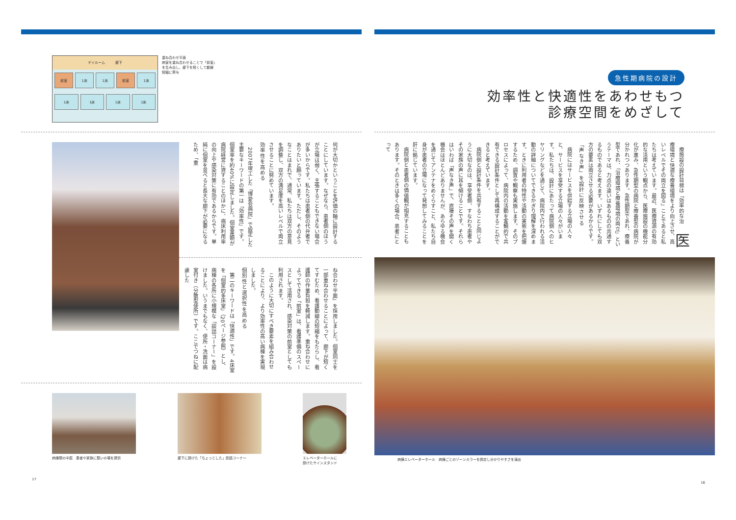急性期病院の設計
効率性と快適性をあわせもつ
診療空間をめざして
医療施設の設計目標は「効率的な治療環境と快適な療養環境をより向上させ、高いレベルでその両立を図る」ことであると私たちは考えています。最近、医療資源の有効的な活用という観点から、医療施設の機能分化が進み、急性期型の病院と療養型の病院が分かれつつあります。急性期型であれ、療養型であれ、「治療環境と療養環境の両立」というテーマは、力点の違いはあるものの共通するものであると考えます。いずれにしても双方の要素は両立させる必要があるからです。
「声なき声」を設計に反映させる
病院にはサービスを供給する立場の人々と、サービスを享受する立場の人々がいます。私たちは、設計にあたって病院側へのヒヤリングなどを通じて、病院内で行われる活動の詳細についてできるかぎり理解を深めます。ときに利用者の特性や活動の実態を把握するため、調査や観察も実施します。そのプロセスによって、病院内の活動を客観的で共有できる設計条件として再構成することができると考えています。
病院側と設計条件を共有することと同じように大切なのは、享受者側、すなわち患者やその家族の声に耳を傾けることです。それらはいわば「声なき声」で、直接その声を聞く機会はほとんどありませんが、あらゆる機会を通じてアンテナをめぐらすこと、私たち自身が患者の立場になって発想してみることを肝に銘じています。
病院側と患者側の価値観が相克することもあります。そのときは多くの場合、患者にとって
病棟エレベーターホール　病棟ごとのゾーンカラーを設定し分かりやすさを演出
16
デイルーム　　　廊下
前室 1床 1床 前室 1床
1床 1床 1床 1床
重ね合わせ平面
病室を重ね合わせることで「前室」
を生み出し、廊下を短くして動線
短縮に寄与
何が大切かということを評価の軸に設計することにしています。なぜなら、患者側のほうが立場は弱く、主張することもできない場合が多いからです。私たちは患者側の代弁者でありたいと願っています。ただし、そのようなことはまれで、通常、私たちは双方の意見を調整し、双方の満足度を高いレベルで両立させることに努めています。
効率性を高める
2007年竣工した「博愛会病院」で設定した主要なキーワードの第一は「効率性」です。個室率を約40%に設定しました。個室差額が病院経営に資することのほかに、病床利用率の向上や感染対策に有効であるからです。単純に個室を並べると長大な廊下が必要になるため、「重
ね合わせ平面」を採用しました。個室同士を一部重ね合わせることによって、廊下が短くてすむため、看護動線の短縮をもたらし、看護師の作業負担を軽減します。重ね合わせによってできる「前室」は、看護準備のスペースとして活用され、感染対策の前室としても利用されます。
このように大切にすべき要素を組み合わせることにより、より効率性の高い病棟を実現しました。
個別性と選択性を高める
第二のキーワードは「快適性」です。4床室を「個室的多床室」（20ページ参照）とし、病棟の各所に小規模な「談話コーナー」を設けました。いうまでもなく、便所・洗面は病室付き（分散型便所）です。ここでつねに配慮した
病棟間の中庭　患者や家族に憩いの場を提供
廊下に設けた「ちょっとした」談話コーナー
エレベーターホールに
設けたサインスタンド
17